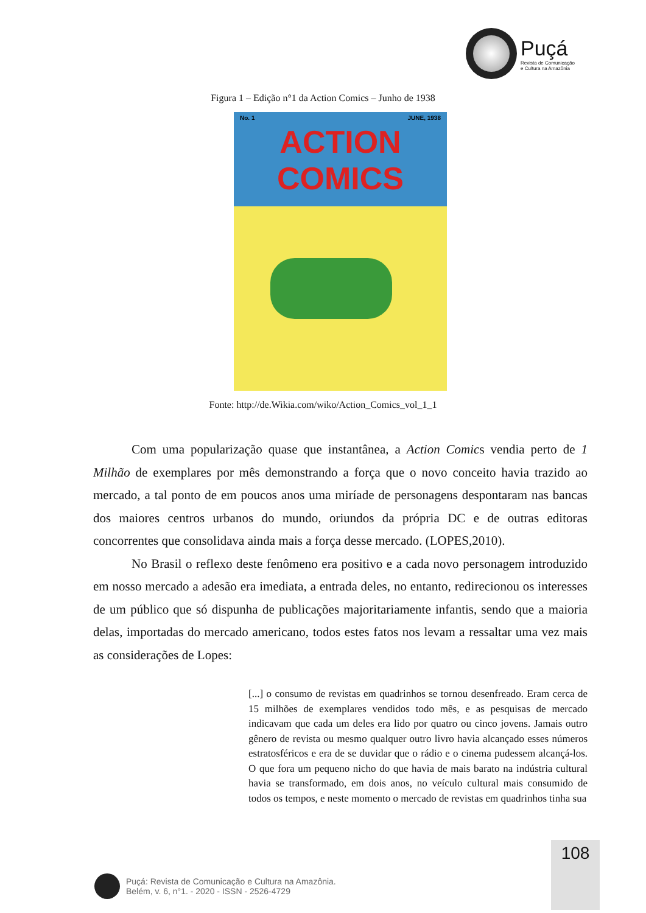Puçá
Revista de Comunicação
e Cultura na Amazônia
Figura 1 – Edição n°1 da Action Comics – Junho de 1938
No. 1 JUNE, 1938
ACTION
COMICS
Fonte: http://de.Wikia.com/wiko/Action_Comics_vol_1_1
Com uma popularização quase que instantânea, a Action Comics vendia perto de 1 Milhão de exemplares por mês demonstrando a força que o novo conceito havia trazido ao mercado, a tal ponto de em poucos anos uma miríade de personagens despontaram nas bancas dos maiores centros urbanos do mundo, oriundos da própria DC e de outras editoras concorrentes que consolidava ainda mais a força desse mercado. (LOPES,2010).
No Brasil o reflexo deste fenômeno era positivo e a cada novo personagem introduzido em nosso mercado a adesão era imediata, a entrada deles, no entanto, redirecionou os interesses de um público que só dispunha de publicações majoritariamente infantis, sendo que a maioria delas, importadas do mercado americano, todos estes fatos nos levam a ressaltar uma vez mais as considerações de Lopes:
[...] o consumo de revistas em quadrinhos se tornou desenfreado. Eram cerca de 15 milhões de exemplares vendidos todo mês, e as pesquisas de mercado indicavam que cada um deles era lido por quatro ou cinco jovens. Jamais outro gênero de revista ou mesmo qualquer outro livro havia alcançado esses números estratosféricos e era de se duvidar que o rádio e o cinema pudessem alcançá-los. O que fora um pequeno nicho do que havia de mais barato na indústria cultural havia se transformado, em dois anos, no veículo cultural mais consumido de todos os tempos, e neste momento o mercado de revistas em quadrinhos tinha sua
108
Puçá: Revista de Comunicação e Cultura na Amazônia.
Belém, v. 6, n°1. - 2020 - ISSN - 2526-4729